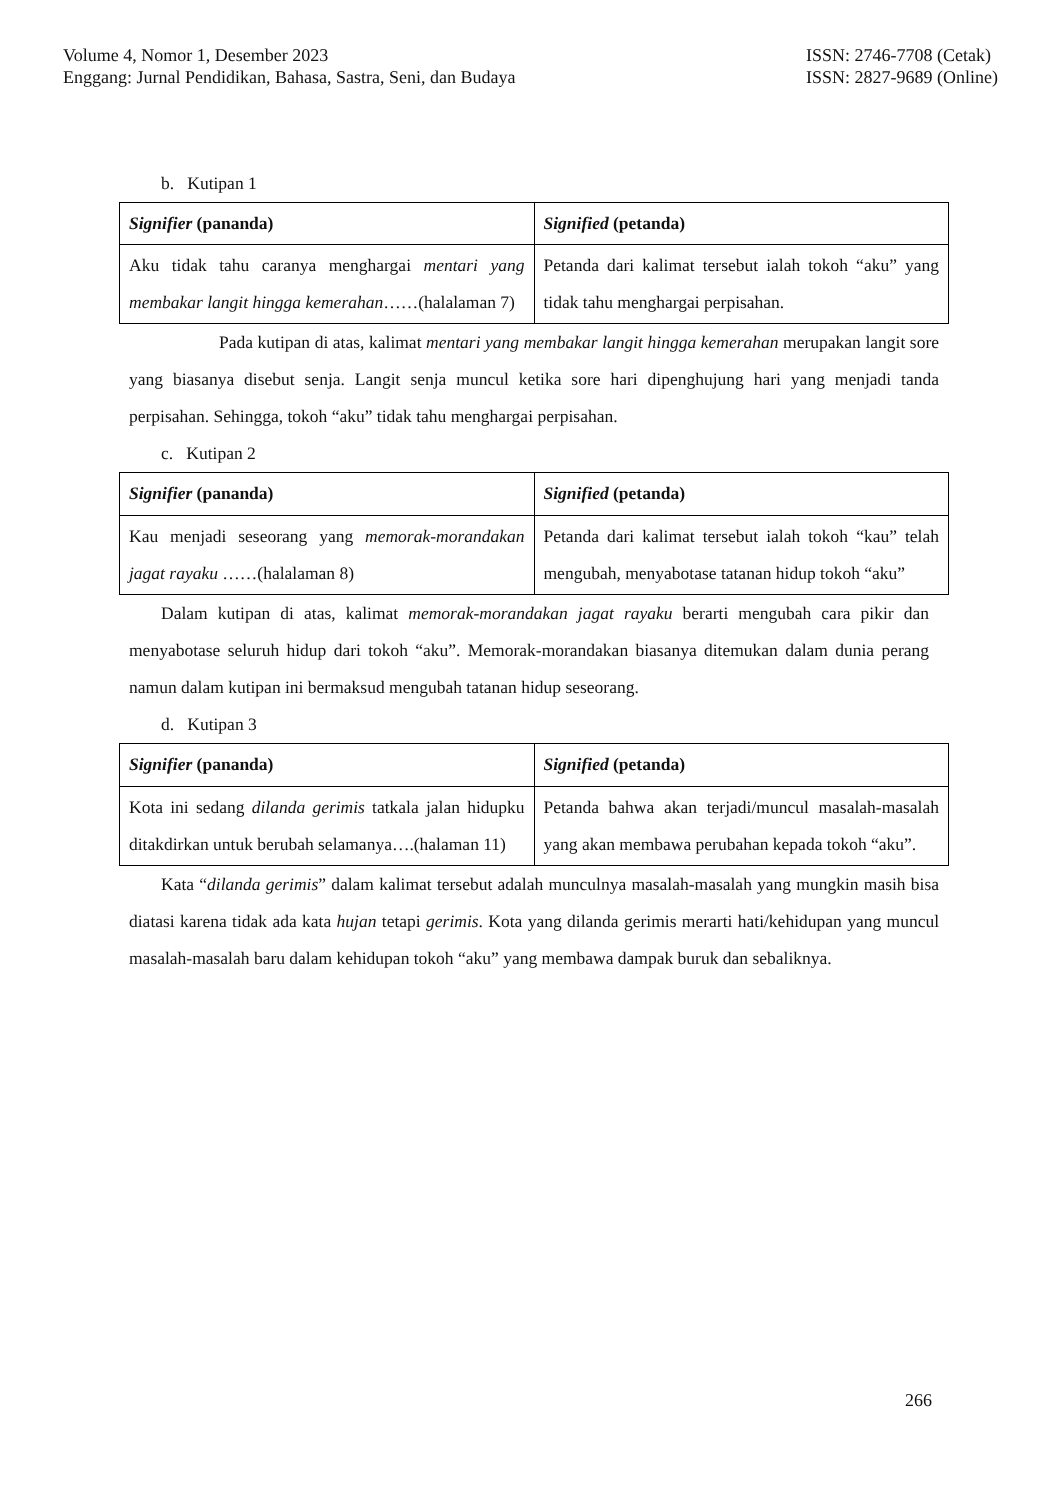Volume 4, Nomor 1, Desember 2023
Enggang: Jurnal Pendidikan, Bahasa, Sastra, Seni, dan Budaya
ISSN: 2746-7708 (Cetak)
ISSN: 2827-9689 (Online)
b. Kutipan 1
| Signifier (pananda) | Signified (petanda) |
| Aku tidak tahu caranya menghargai mentari yang membakar langit hingga kemerahan ……(halalaman 7) | Petanda dari kalimat tersebut ialah tokoh “aku” yang tidak tahu menghargai perpisahan. |
Pada kutipan di atas, kalimat mentari yang membakar langit hingga kemerahan merupakan langit sore yang biasanya disebut senja. Langit senja muncul ketika sore hari dipenghujung hari yang menjadi tanda perpisahan. Sehingga, tokoh “aku” tidak tahu menghargai perpisahan.
c. Kutipan 2
| Signifier (pananda) | Signified (petanda) |
| Kau menjadi seseorang yang memorak-morandakan jagat rayaku ……(halalaman 8) | Petanda dari kalimat tersebut ialah tokoh “kau” telah mengubah, menyabotase tatanan hidup tokoh “aku” |
Dalam kutipan di atas, kalimat memorak-morandakan jagat rayaku berarti mengubah cara pikir dan menyabotase seluruh hidup dari tokoh “aku”. Memorak-morandakan biasanya ditemukan dalam dunia perang namun dalam kutipan ini bermaksud mengubah tatanan hidup seseorang.
d. Kutipan 3
| Signifier (pananda) | Signified (petanda) |
| Kota ini sedang dilanda gerimis tatkala jalan hidupku ditakdirkan untuk berubah selamanya….(halaman 11) | Petanda bahwa akan terjadi/muncul masalah-masalah yang akan membawa perubahan kepada tokoh “aku”. |
Kata “dilanda gerimis” dalam kalimat tersebut adalah munculnya masalah-masalah yang mungkin masih bisa diatasi karena tidak ada kata hujan tetapi gerimis. Kota yang dilanda gerimis merarti hati/kehidupan yang muncul masalah-masalah baru dalam kehidupan tokoh “aku” yang membawa dampak buruk dan sebaliknya.
266